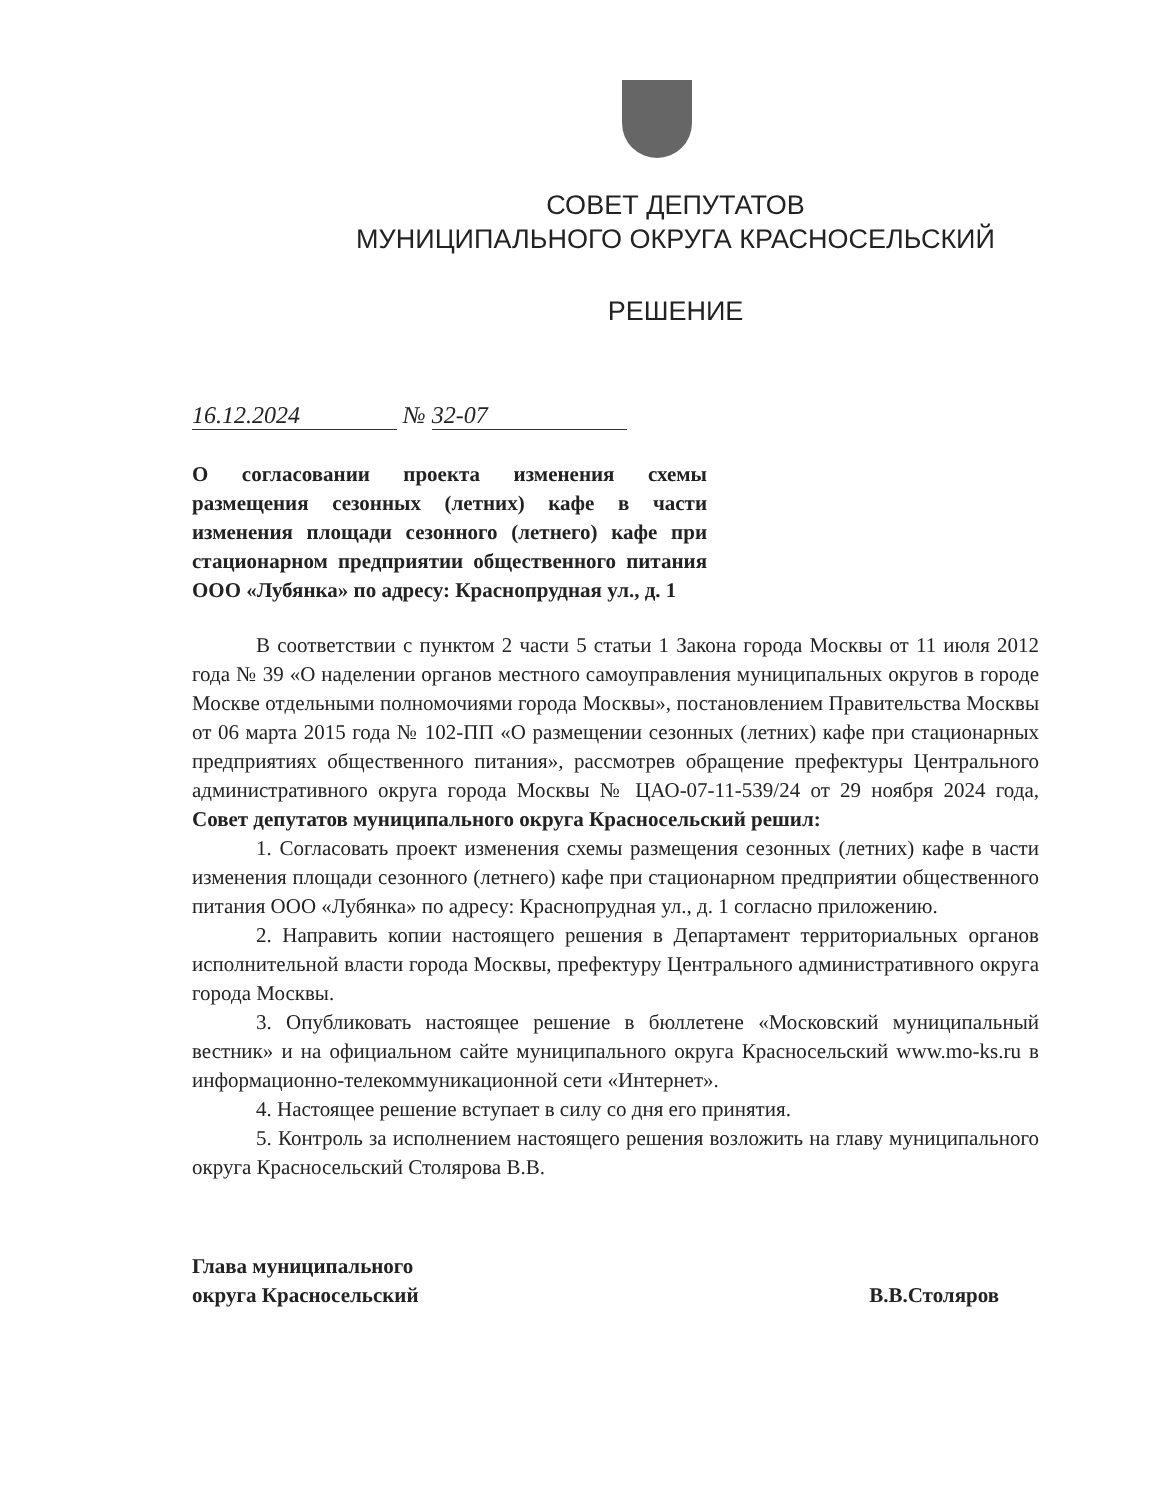СОВЕТ ДЕПУТАТОВ
МУНИЦИПАЛЬНОГО ОКРУГА КРАСНОСЕЛЬСКИЙ
РЕШЕНИЕ
16.12.2024 № 32-07
О согласовании проекта изменения схемы размещения сезонных (летних) кафе в части изменения площади сезонного (летнего) кафе при стационарном предприятии общественного питания ООО «Лубянка» по адресу: Краснопрудная ул., д. 1
В соответствии с пунктом 2 части 5 статьи 1 Закона города Москвы от 11 июля 2012 года № 39 «О наделении органов местного самоуправления муниципальных округов в городе Москве отдельными полномочиями города Москвы», постановлением Правительства Москвы от 06 марта 2015 года № 102-ПП «О размещении сезонных (летних) кафе при стационарных предприятиях общественного питания», рассмотрев обращение префектуры Центрального административного округа города Москвы № ЦАО-07-11-539/24 от 29 ноября 2024 года, Совет депутатов муниципального округа Красносельский решил:
1. Согласовать проект изменения схемы размещения сезонных (летних) кафе в части изменения площади сезонного (летнего) кафе при стационарном предприятии общественного питания ООО «Лубянка» по адресу: Краснопрудная ул., д. 1 согласно приложению.
2. Направить копии настоящего решения в Департамент территориальных органов исполнительной власти города Москвы, префектуру Центрального административного округа города Москвы.
3. Опубликовать настоящее решение в бюллетене «Московский муниципальный вестник» и на официальном сайте муниципального округа Красносельский www.mo-ks.ru в информационно-телекоммуникационной сети «Интернет».
4. Настоящее решение вступает в силу со дня его принятия.
5. Контроль за исполнением настоящего решения возложить на главу муниципального округа Красносельский Столярова В.В.
Глава муниципального
округа Красносельский
В.В.Столяров